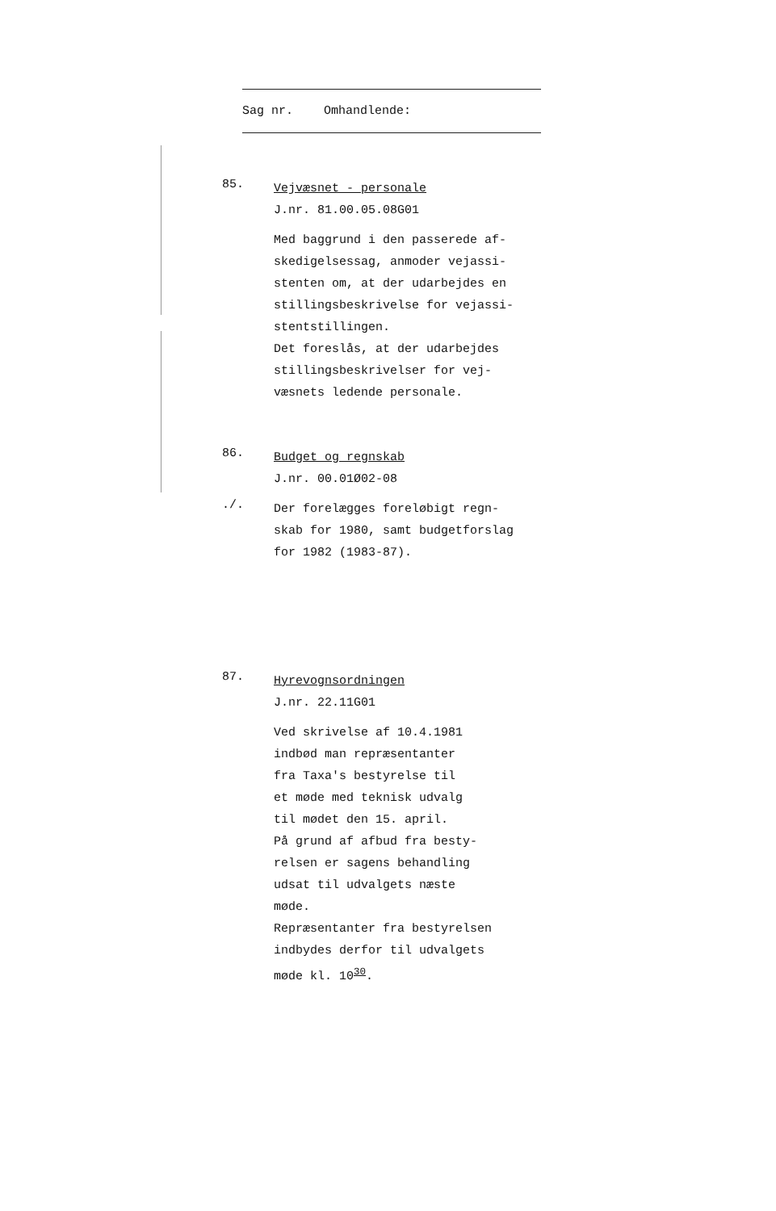Sag nr. Omhandlende:
85.
Vejvæsnet - personale
J.nr. 81.00.05.08G01
Med baggrund i den passerede af-
skedigelsessag, anmoder vejassi-
stenten om, at der udarbejdes en
stillingsbeskrivelse for vejassi-
stentstillingen.
Det foreslås, at der udarbejdes
stillingsbeskrivelser for vej-
væsnets ledende personale.
86.
Budget og regnskab
J.nr. 00.01Ø02-08
./.
Der forelægges foreløbigt regn-
skab for 1980, samt budgetforslag
for 1982 (1983-87).
87.
Hyrevognsordningen
J.nr. 22.11G01
Ved skrivelse af 10.4.1981
indbød man repræsentanter
fra Taxa's bestyrelse til
et møde med teknisk udvalg
til mødet den 15. april.
På grund af afbud fra besty-
relsen er sagens behandling
udsat til udvalgets næste
møde.
Repræsentanter fra bestyrelsen
indbydes derfor til udvalgets
møde kl. 10<sup>30</sup>.